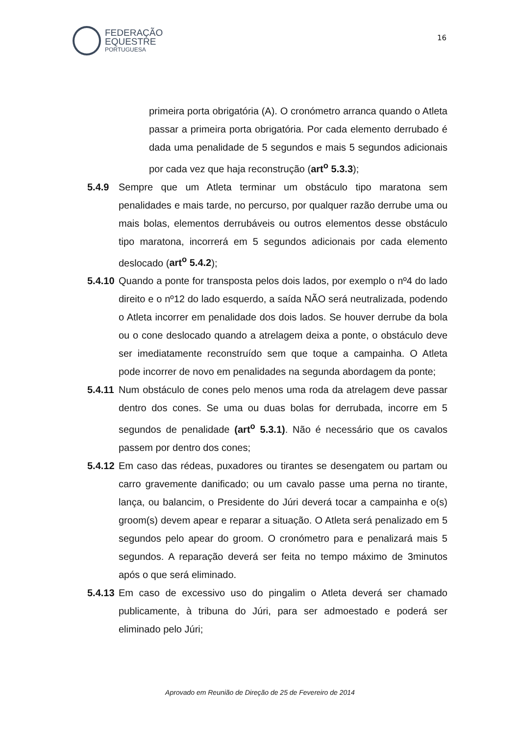FEDERAÇÃO
EQUESTRE
PORTUGUESA
16
primeira porta obrigatória (A). O cronómetro arranca quando o Atleta passar a primeira porta obrigatória. Por cada elemento derrubado é dada uma penalidade de 5 segundos e mais 5 segundos adicionais por cada vez que haja reconstrução (art<sup>o</sup> 5.3.3);
5.4.9 Sempre que um Atleta terminar um obstáculo tipo maratona sem penalidades e mais tarde, no percurso, por qualquer razão derrube uma ou mais bolas, elementos derrubáveis ou outros elementos desse obstáculo tipo maratona, incorrerá em 5 segundos adicionais por cada elemento deslocado (art<sup>o</sup> 5.4.2);
5.4.10 Quando a ponte for transposta pelos dois lados, por exemplo o nº4 do lado direito e o nº12 do lado esquerdo, a saída NÃO será neutralizada, podendo o Atleta incorrer em penalidade dos dois lados. Se houver derrube da bola ou o cone deslocado quando a atrelagem deixa a ponte, o obstáculo deve ser imediatamente reconstruído sem que toque a campainha. O Atleta pode incorrer de novo em penalidades na segunda abordagem da ponte;
5.4.11 Num obstáculo de cones pelo menos uma roda da atrelagem deve passar dentro dos cones. Se uma ou duas bolas for derrubada, incorre em 5 segundos de penalidade (art<sup>o</sup> 5.3.1). Não é necessário que os cavalos passem por dentro dos cones;
5.4.12 Em caso das rédeas, puxadores ou tirantes se desengatem ou partam ou carro gravemente danificado; ou um cavalo passe uma perna no tirante, lança, ou balancim, o Presidente do Júri deverá tocar a campainha e o(s) groom(s) devem apear e reparar a situação. O Atleta será penalizado em 5 segundos pelo apear do groom. O cronómetro para e penalizará mais 5 segundos. A reparação deverá ser feita no tempo máximo de 3minutos após o que será eliminado.
5.4.13 Em caso de excessivo uso do pingalim o Atleta deverá ser chamado publicamente, à tribuna do Júri, para ser admoestado e poderá ser eliminado pelo Júri;
Aprovado em Reunião de Direção de 25 de Fevereiro de 2014